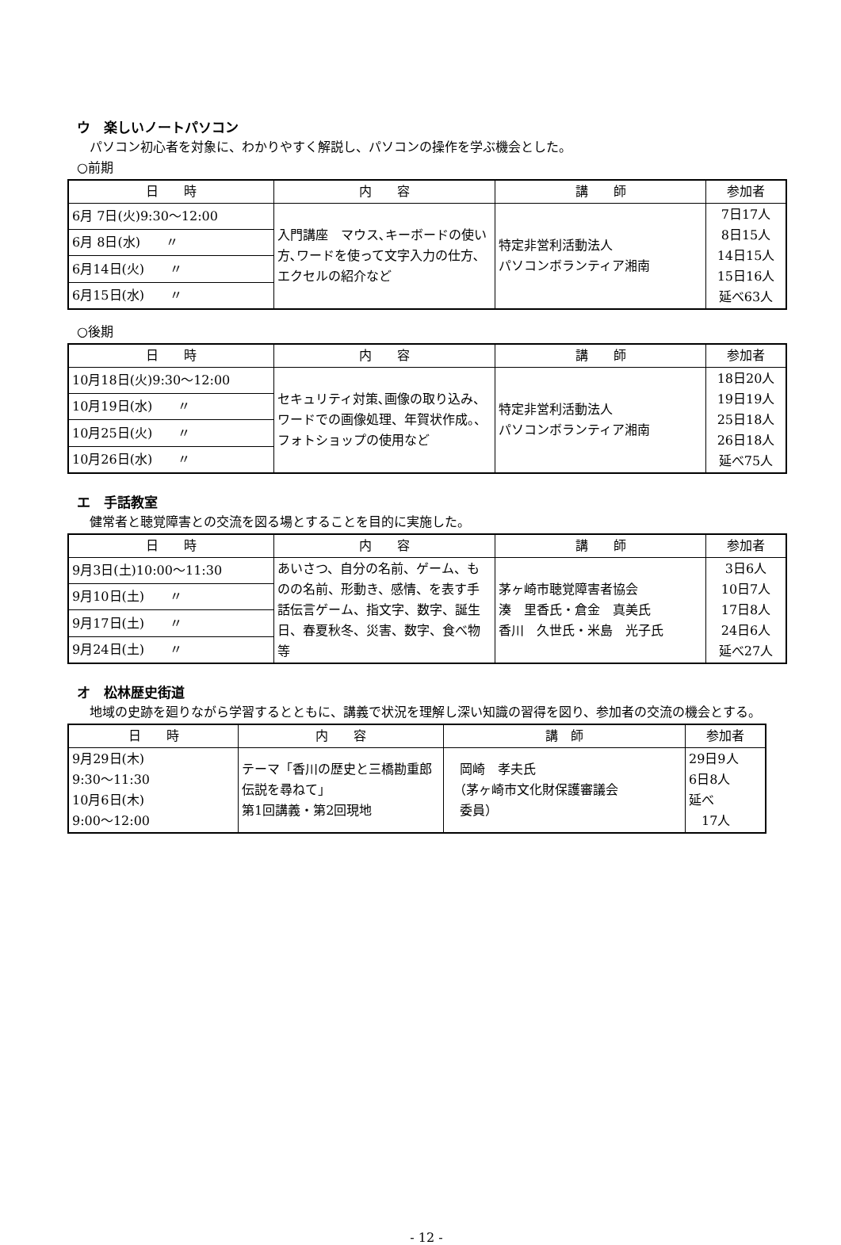ウ　楽しいノートパソコン
　パソコン初心者を対象に、わかりやすく解説し、パソコンの操作を学ぶ機会とした。
○前期
| 日 時 | 内 容 | 講 師 | 参加者 |
| --- | --- | --- | --- |
| 6月 7日(火)9:30～12:00 | 入門講座 マウス､キーボードの使い方､ワードを使って文字入力の仕方､エクセルの紹介など | 特定非営利活動法人 パソコンボランティア湘南 | 7日17人 8日15人 14日15人 15日16人 延べ63人 |
| 6月 8日(水) 〃 | | | |
| 6月14日(火) 〃 | | | |
| 6月15日(水) 〃 | | | |
○後期
| 日 時 | 内 容 | 講 師 | 参加者 |
| --- | --- | --- | --- |
| 10月18日(火)9:30～12:00 | セキュリティ対策､画像の取り込み、ワードでの画像処理、年賀状作成。、フォトショップの使用など | 特定非営利活動法人 パソコンボランティア湘南 | 18日20人 19日19人 25日18人 26日18人 延べ75人 |
| 10月19日(水) 〃 | | | |
| 10月25日(火) 〃 | | | |
| 10月26日(水) 〃 | | | |
エ　手話教室
　健常者と聴覚障害との交流を図る場とすることを目的に実施した。
| 日 時 | 内 容 | 講 師 | 参加者 |
| --- | --- | --- | --- |
| 9月3日(土)10:00～11:30 | あいさつ、自分の名前、ゲーム、ものの名前、形動き、感情、を表す手話伝言ゲーム、指文字、数字、誕生日、春夏秋冬、災害、数字、食べ物等 | 茅ヶ崎市聴覚障害者協会 湊 里香氏・倉金 真美氏 香川 久世氏・米島 光子氏 | 3日6人 10日7人 17日8人 24日6人 延べ27人 |
| 9月10日(土) 〃 | | | |
| 9月17日(土) 〃 | | | |
| 9月24日(土) 〃 | | | |
オ　松林歴史街道
　地域の史跡を廻りながら学習するとともに、講義で状況を理解し深い知識の習得を図り、参加者の交流の機会とする。
| 日 時 | 内 容 | 講 師 | 参加者 |
| --- | --- | --- | --- |
| 9月29日(木) 9:30～11:30 10月6日(木) 9:00～12:00 | テーマ「香川の歴史と三橋勘重郎伝説を尋ねて」 第1回講義・第2回現地 | 岡崎 孝夫氏 （茅ヶ崎市文化財保護審議会 委員） | 29日9人 6日8人 延べ 17人 |
- 12 -